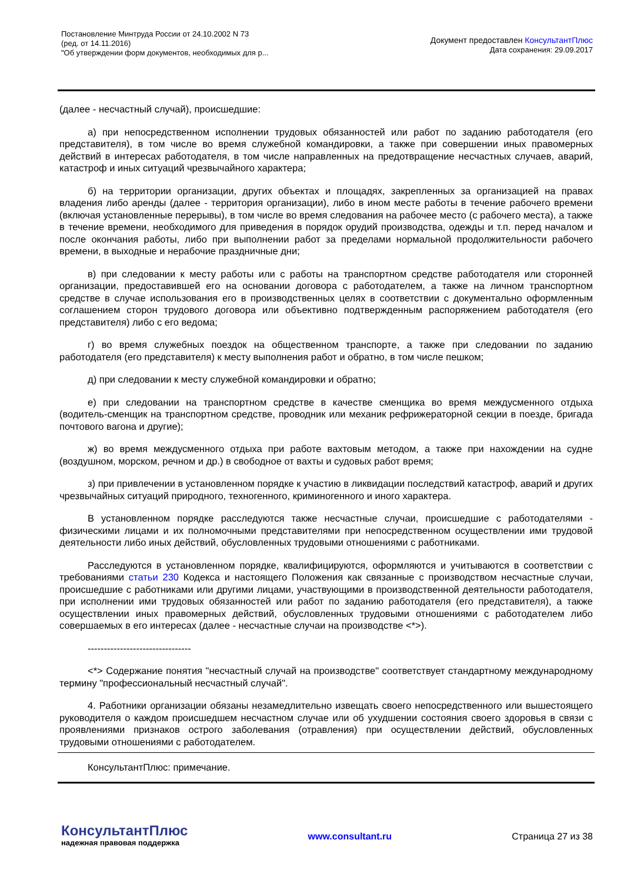Постановление Минтруда России от 24.10.2002 N 73
(ред. от 14.11.2016)
"Об утверждении форм документов, необходимых для р...
Документ предоставлен КонсультантПлюс
Дата сохранения: 29.09.2017
(далее - несчастный случай), происшедшие:
а) при непосредственном исполнении трудовых обязанностей или работ по заданию работодателя (его представителя), в том числе во время служебной командировки, а также при совершении иных правомерных действий в интересах работодателя, в том числе направленных на предотвращение несчастных случаев, аварий, катастроф и иных ситуаций чрезвычайного характера;
б) на территории организации, других объектах и площадях, закрепленных за организацией на правах владения либо аренды (далее - территория организации), либо в ином месте работы в течение рабочего времени (включая установленные перерывы), в том числе во время следования на рабочее место (с рабочего места), а также в течение времени, необходимого для приведения в порядок орудий производства, одежды и т.п. перед началом и после окончания работы, либо при выполнении работ за пределами нормальной продолжительности рабочего времени, в выходные и нерабочие праздничные дни;
в) при следовании к месту работы или с работы на транспортном средстве работодателя или сторонней организации, предоставившей его на основании договора с работодателем, а также на личном транспортном средстве в случае использования его в производственных целях в соответствии с документально оформленным соглашением сторон трудового договора или объективно подтвержденным распоряжением работодателя (его представителя) либо с его ведома;
г) во время служебных поездок на общественном транспорте, а также при следовании по заданию работодателя (его представителя) к месту выполнения работ и обратно, в том числе пешком;
д) при следовании к месту служебной командировки и обратно;
е) при следовании на транспортном средстве в качестве сменщика во время междусменного отдыха (водитель-сменщик на транспортном средстве, проводник или механик рефрижераторной секции в поезде, бригада почтового вагона и другие);
ж) во время междусменного отдыха при работе вахтовым методом, а также при нахождении на судне (воздушном, морском, речном и др.) в свободное от вахты и судовых работ время;
з) при привлечении в установленном порядке к участию в ликвидации последствий катастроф, аварий и других чрезвычайных ситуаций природного, техногенного, криминогенного и иного характера.
В установленном порядке расследуются также несчастные случаи, происшедшие с работодателями - физическими лицами и их полномочными представителями при непосредственном осуществлении ими трудовой деятельности либо иных действий, обусловленных трудовыми отношениями с работниками.
Расследуются в установленном порядке, квалифицируются, оформляются и учитываются в соответствии с требованиями статьи 230 Кодекса и настоящего Положения как связанные с производством несчастные случаи, происшедшие с работниками или другими лицами, участвующими в производственной деятельности работодателя, при исполнении ими трудовых обязанностей или работ по заданию работодателя (его представителя), а также осуществлении иных правомерных действий, обусловленных трудовыми отношениями с работодателем либо совершаемых в его интересах (далее - несчастные случаи на производстве <*>).
--------------------------------
<*> Содержание понятия "несчастный случай на производстве" соответствует стандартному международному термину "профессиональный несчастный случай".
4. Работники организации обязаны незамедлительно извещать своего непосредственного или вышестоящего руководителя о каждом происшедшем несчастном случае или об ухудшении состояния своего здоровья в связи с проявлениями признаков острого заболевания (отравления) при осуществлении действий, обусловленных трудовыми отношениями с работодателем.
КонсультантПлюс: примечание.
КонсультантПлюс
надежная правовая поддержка
www.consultant.ru Страница 27 из 38